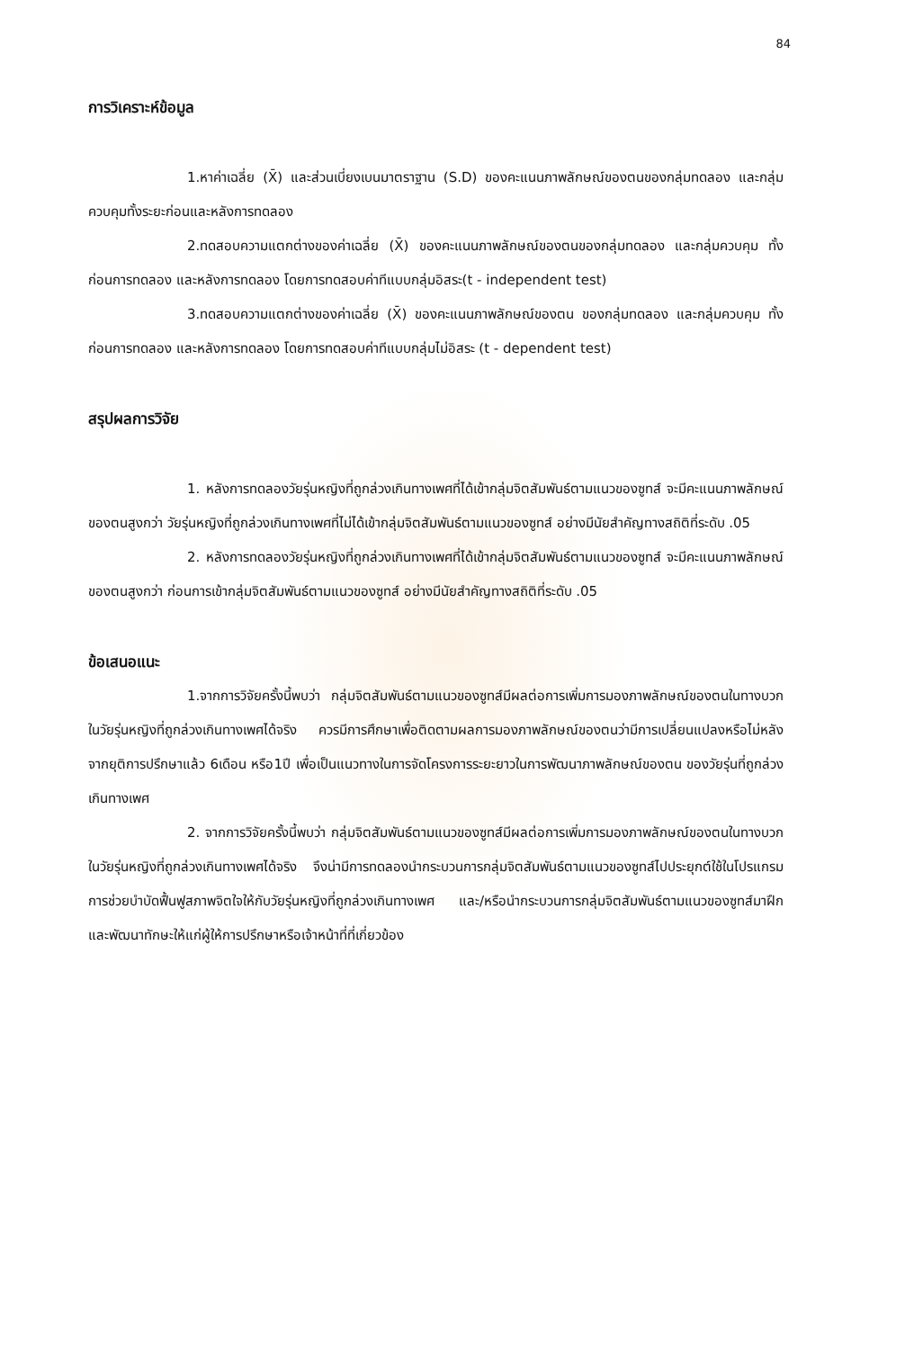84
การวิเคราะห์ข้อมูล
1.หาค่าเฉลี่ย (X̄) และส่วนเบี่ยงเบนมาตราฐาน (S.D) ของคะแนนภาพลักษณ์ของตนของกลุ่มทดลอง และกลุ่มควบคุมทั้งระยะก่อนและหลังการทดลอง
2.ทดสอบความแตกต่างของค่าเฉลี่ย (X̄) ของคะแนนภาพลักษณ์ของตนของกลุ่มทดลอง และกลุ่มควบคุม ทั้งก่อนการทดลอง และหลังการทดลอง โดยการทดสอบค่าทีแบบกลุ่มอิสระ(t - independent test)
3.ทดสอบความแตกต่างของค่าเฉลี่ย (X̄) ของคะแนนภาพลักษณ์ของตน ของกลุ่มทดลอง และกลุ่มควบคุม ทั้งก่อนการทดลอง และหลังการทดลอง โดยการทดสอบค่าทีแบบกลุ่มไม่อิสระ (t - dependent test)
สรุปผลการวิจัย
1. หลังการทดลองวัยรุ่นหญิงที่ถูกล่วงเกินทางเพศที่ได้เข้ากลุ่มจิตสัมพันธ์ตามแนวของซูทส์ จะมีคะแนนภาพลักษณ์ของตนสูงกว่า วัยรุ่นหญิงที่ถูกล่วงเกินทางเพศที่ไม่ได้เข้ากลุ่มจิตสัมพันธ์ตามแนวของซูทส์ อย่างมีนัยสำคัญทางสถิติที่ระดับ .05
2. หลังการทดลองวัยรุ่นหญิงที่ถูกล่วงเกินทางเพศที่ได้เข้ากลุ่มจิตสัมพันธ์ตามแนวของซูทส์ จะมีคะแนนภาพลักษณ์ของตนสูงกว่า ก่อนการเข้ากลุ่มจิตสัมพันธ์ตามแนวของซูทส์ อย่างมีนัยสำคัญทางสถิติที่ระดับ .05
ข้อเสนอแนะ
1.จากการวิจัยครั้งนี้พบว่า กลุ่มจิตสัมพันธ์ตามแนวของซูทส์มีผลต่อการเพิ่มการมองภาพลักษณ์ของตนในทางบวกในวัยรุ่นหญิงที่ถูกล่วงเกินทางเพศได้จริง ควรมีการศึกษาเพื่อติดตามผลการมองภาพลักษณ์ของตนว่ามีการเปลี่ยนแปลงหรือไม่หลังจากยุติการปรึกษาแล้ว 6เดือน หรือ1ปี เพื่อเป็นแนวทางในการจัดโครงการระยะยาวในการพัฒนาภาพลักษณ์ของตน ของวัยรุ่นที่ถูกล่วงเกินทางเพศ
2. จากการวิจัยครั้งนี้พบว่า กลุ่มจิตสัมพันธ์ตามแนวของซูทส์มีผลต่อการเพิ่มการมองภาพลักษณ์ของตนในทางบวกในวัยรุ่นหญิงที่ถูกล่วงเกินทางเพศได้จริง จึงน่ามีการทดลองนำกระบวนการกลุ่มจิตสัมพันธ์ตามแนวของซูทส์ไปประยุกต์ใช้ในโปรแกรมการช่วยบำบัดฟื้นฟูสภาพจิตใจให้กับวัยรุ่นหญิงที่ถูกล่วงเกินทางเพศ และ/หรือนำกระบวนการกลุ่มจิตสัมพันธ์ตามแนวของซูทส์มาฝึกและพัฒนาทักษะให้แก่ผู้ให้การปรึกษาหรือเจ้าหน้าที่ที่เกี่ยวข้อง